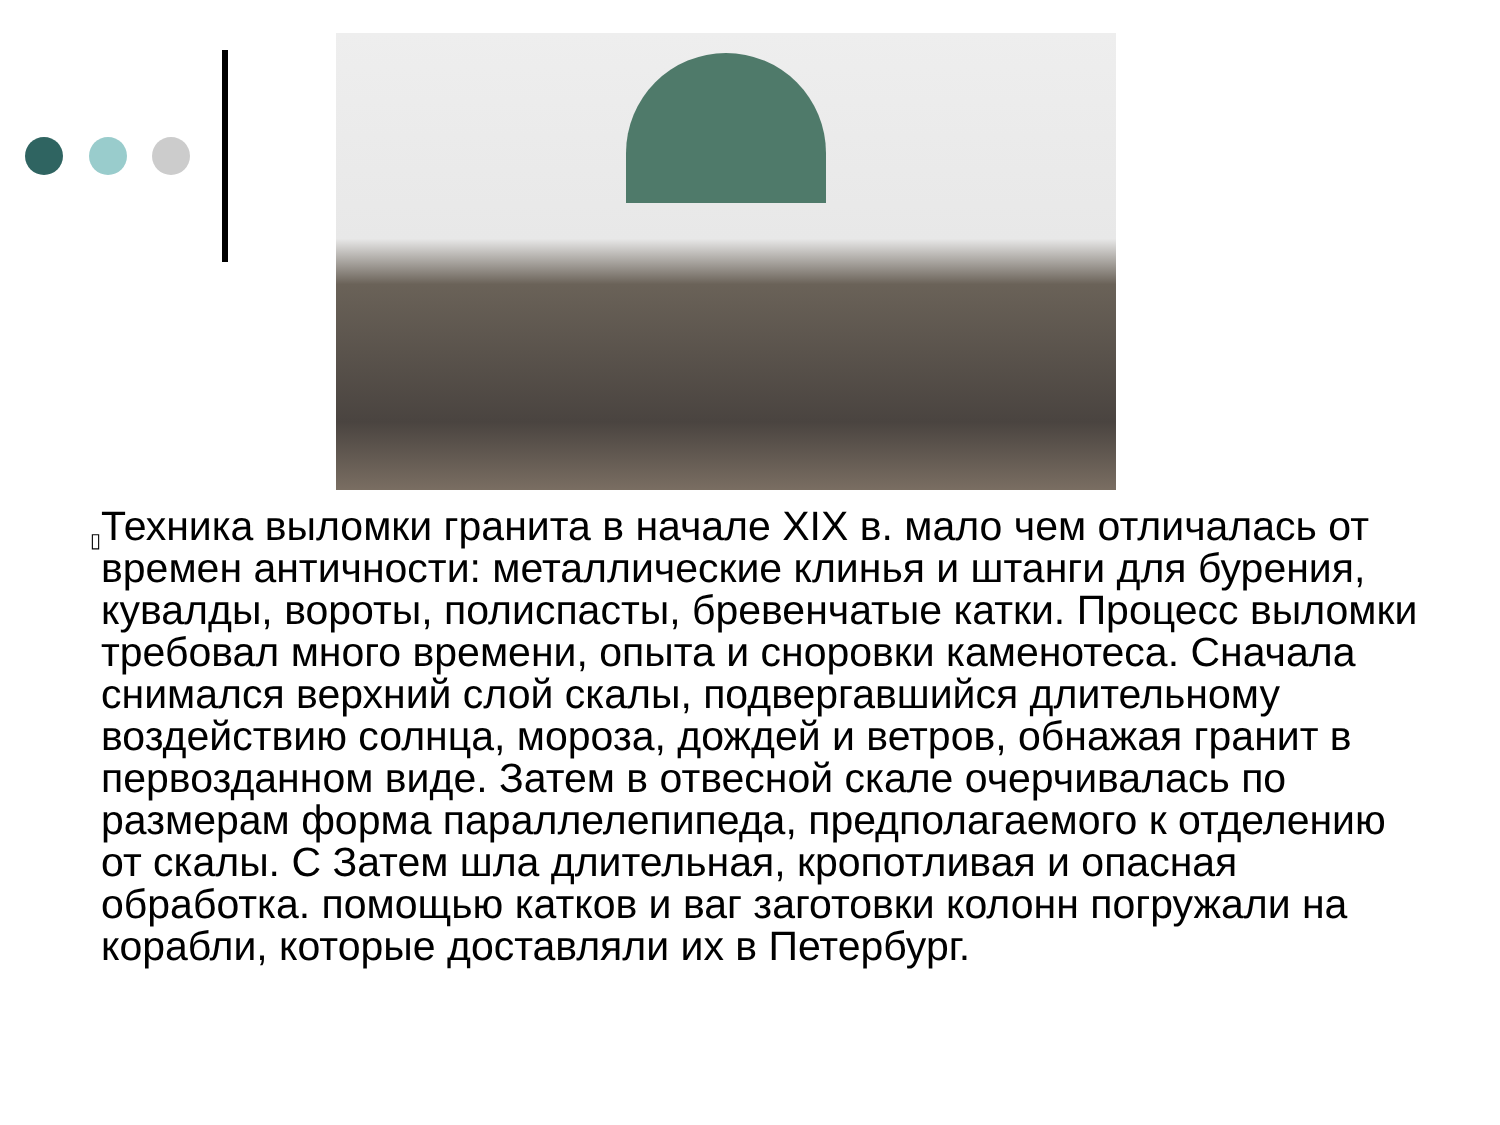▯
Техника выломки гранита в начале XIX в. мало чем отличалась от времен античности: металлические клинья и штанги для бурения, кувалды, вороты, полиспасты, бревенчатые катки. Процесс выломки требовал много времени, опыта и сноровки каменотеса. Сначала снимался верхний слой скалы, подвергавшийся длительному воздействию солнца, мороза, дождей и ветров, обнажая гранит в первозданном виде. Затем в отвесной скале очерчивалась по размерам форма параллелепипеда, предполагаемого к отделению от скалы. С Затем шла длительная, кропотливая и опасная обработка. помощью катков и ваг заготовки колонн погружали на корабли, которые доставляли их в Петербург.